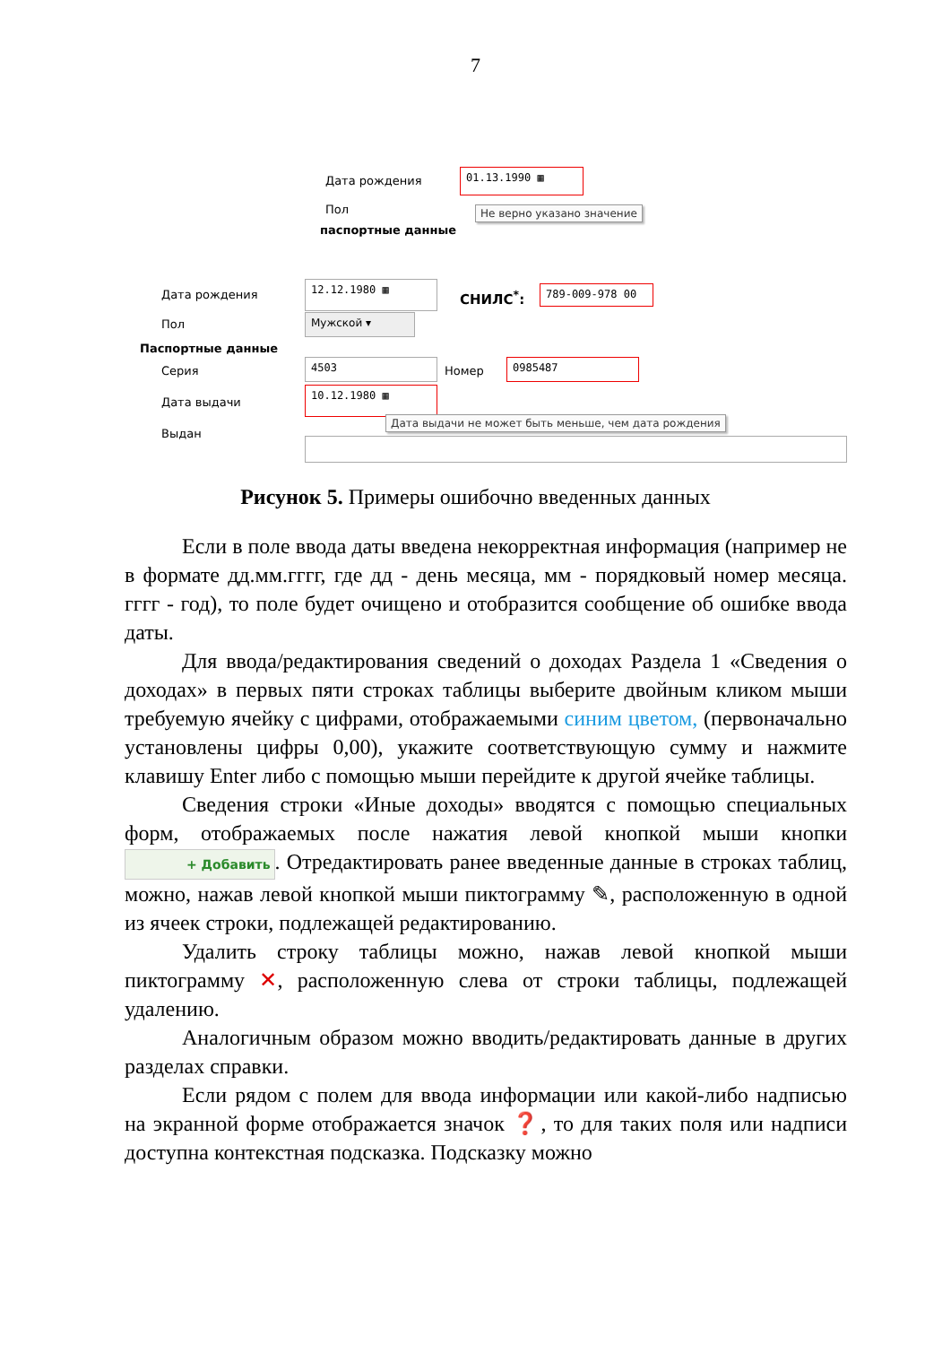7
Дата рождения
01.13.1990 ▦
Пол Не верно указано значение
паспортные данные
Дата рождения
12.12.1980 ▦
СНИЛС<sup>*</sup>: 789-009-978 00
Пол Мужской ▾
Паспортные данные
Серия
4503
Номер
0985487
Дата выдачи
10.12.1980 ▦
Дата выдачи не может быть меньше, чем дата рождения
Выдан
Рисунок 5. Примеры ошибочно введенных данных
Если в поле ввода даты введена некорректная информация (например не в формате дд.мм.гггг, где дд - день месяца, мм - порядковый номер месяца. гггг - год), то поле будет очищено и отобразится сообщение об ошибке ввода даты.
Для ввода/редактирования сведений о доходах Раздела 1 «Сведения о доходах» в первых пяти строках таблицы выберите двойным кликом мыши требуемую ячейку с цифрами, отображаемыми синим цветом, (первоначально установлены цифры 0,00), укажите соответствующую сумму и нажмите клавишу Enter либо с помощью мыши перейдите к другой ячейке таблицы.
Сведения строки «Иные доходы» вводятся с помощью специальных форм, отображаемых после нажатия левой кнопкой мыши кнопки + Добавить. Отредактировать ранее введенные данные в строках таблиц, можно, нажав левой кнопкой мыши пиктограмму ✎, расположенную в одной из ячеек строки, подлежащей редактированию.
Удалить строку таблицы можно, нажав левой кнопкой мыши пиктограмму ✕, расположенную слева от строки таблицы, подлежащей удалению.
Аналогичным образом можно вводить/редактировать данные в других разделах справки.
Если рядом с полем для ввода информации или какой-либо надписью на экранной форме отображается значок ❓, то для таких поля или надписи доступна контекстная подсказка. Подсказку можно